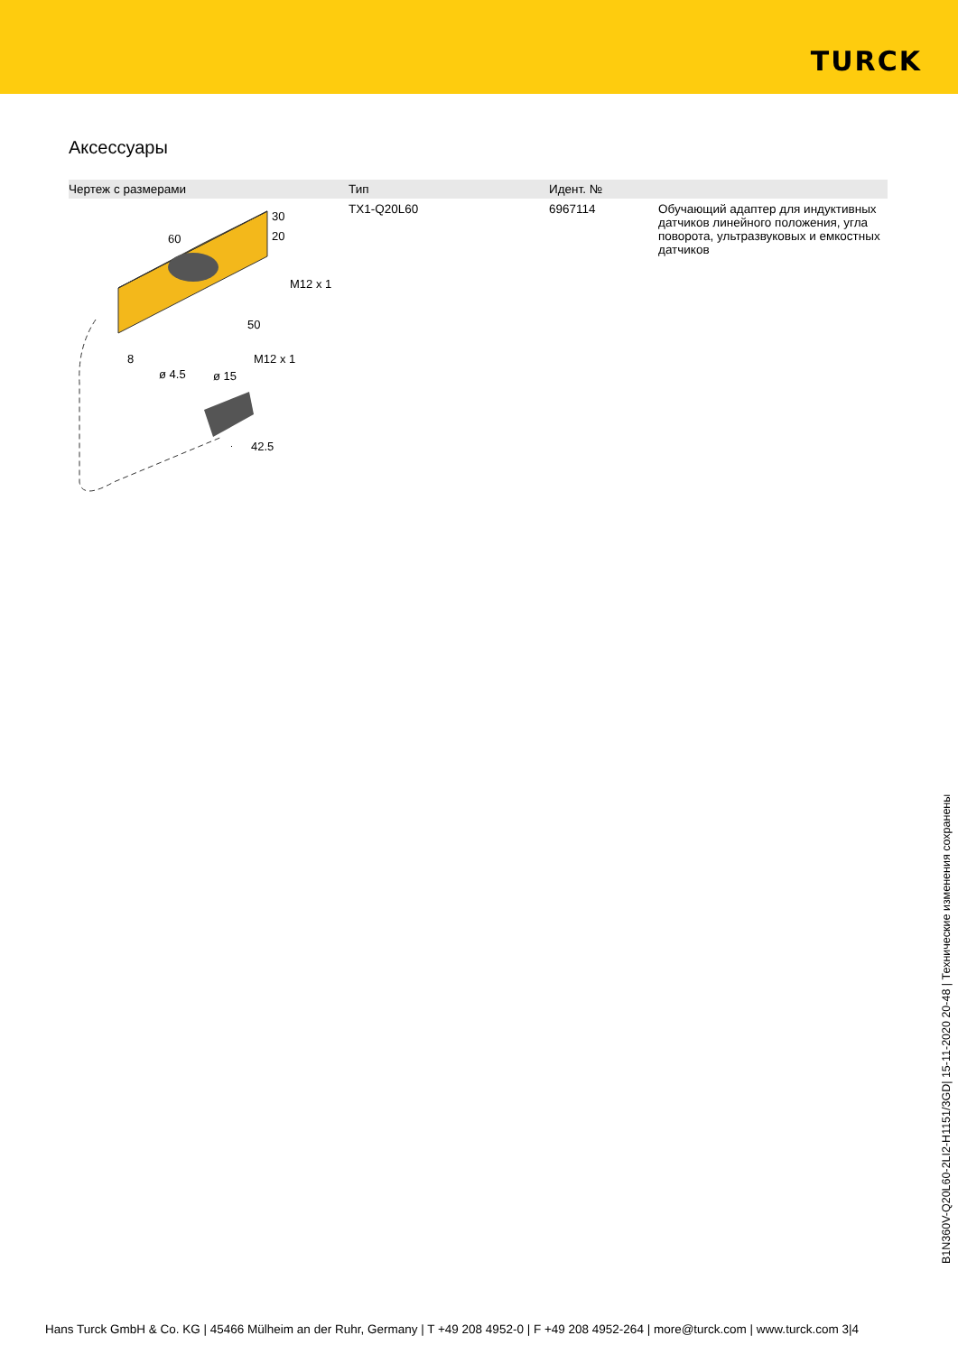TURCK
Аксессуары
| Чертеж с размерами | Тип | Идент. № | |
| --- | --- | --- | --- |
| 60 30 20 M12 x 1 50 8 ø 4.5 ø 15 M12 x 1 42.5 | TX1-Q20L60 | 6967114 | Обучающий адаптер для индуктивных датчиков линейного положения, угла поворота, ультразвуковых и емкостных датчиков |
B1N360V-Q20L60-2LI2-H1151/3GD| 15-11-2020 20-48 | Технические изменения сохранены
Hans Turck GmbH & Co. KG | 45466 Mülheim an der Ruhr, Germany | T +49 208 4952-0 | F +49 208 4952-264 | more@turck.com | www.turck.com 3|4